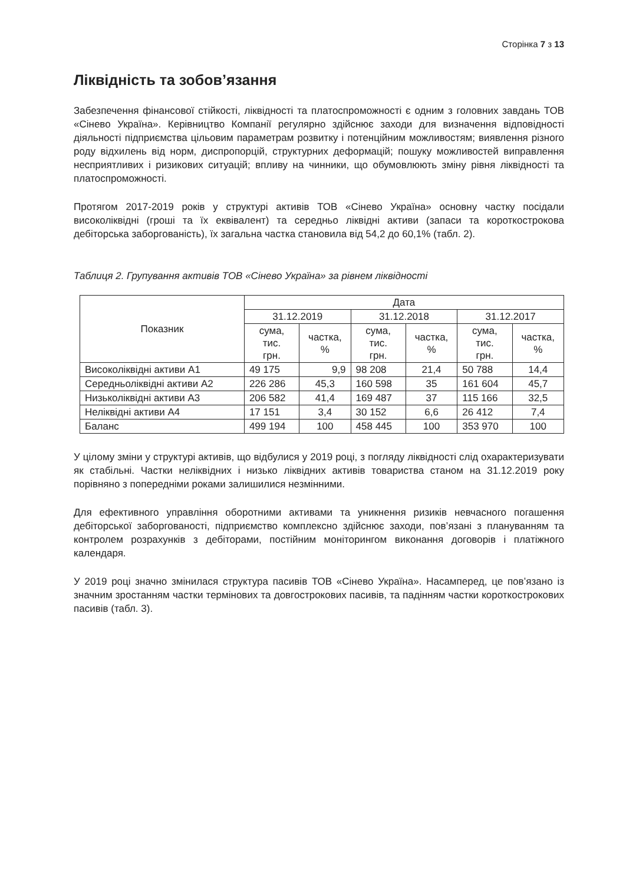Сторінка 7 з 13
Ліквідність та зобов’язання
Забезпечення фінансової стійкості, ліквідності та платоспроможності є одним з головних завдань ТОВ «Сінево Україна». Керівництво Компанії регулярно здійснює заходи для визначення відповідності діяльності підприємства цільовим параметрам розвитку і потенційним можливостям; виявлення різного роду відхилень від норм, диспропорцій, структурних деформацій; пошуку можливостей виправлення несприятливих і ризикових ситуацій; впливу на чинники, що обумовлюють зміну рівня ліквідності та платоспроможності.
Протягом 2017-2019 років у структурі активів ТОВ «Сінево Україна» основну частку посідали високоліквідні (гроші та їх еквівалент) та середньо ліквідні активи (запаси та короткострокова дебіторська заборгованість), їх загальна частка становила від 54,2 до 60,1% (табл. 2).
Таблиця 2. Групування активів ТОВ «Сінево Україна» за рівнем ліквідності
| Показник | Дата | | | | | |
| --- | --- | --- | --- | --- | --- | --- |
| | 31.12.2019 | | 31.12.2018 | | 31.12.2017 | |
| | сума, тис. грн. | частка, % | сума, тис. грн. | частка, % | сума, тис. грн. | частка, % |
| Високоліквідні активи А1 | 49 175 | 9,9 | 98 208 | 21,4 | 50 788 | 14,4 |
| Середньоліквідні активи А2 | 226 286 | 45,3 | 160 598 | 35 | 161 604 | 45,7 |
| Низьколіквідні активи А3 | 206 582 | 41,4 | 169 487 | 37 | 115 166 | 32,5 |
| Неліквідні активи А4 | 17 151 | 3,4 | 30 152 | 6,6 | 26 412 | 7,4 |
| Баланс | 499 194 | 100 | 458 445 | 100 | 353 970 | 100 |
У цілому зміни у структурі активів, що відбулися у 2019 році, з погляду ліквідності слід охарактеризувати як стабільні. Частки неліквідних і низько ліквідних активів товариства станом на 31.12.2019 року порівняно з попередніми роками залишилися незмінними.
Для ефективного управління оборотними активами та уникнення ризиків невчасного погашення дебіторської заборгованості, підприємство комплексно здійснює заходи, пов’язані з плануванням та контролем розрахунків з дебіторами, постійним моніторингом виконання договорів і платіжного календаря.
У 2019 році значно змінилася структура пасивів ТОВ «Сінево Україна». Насамперед, це пов’язано із значним зростанням частки термінових та довгострокових пасивів, та падінням частки короткострокових пасивів (табл. 3).